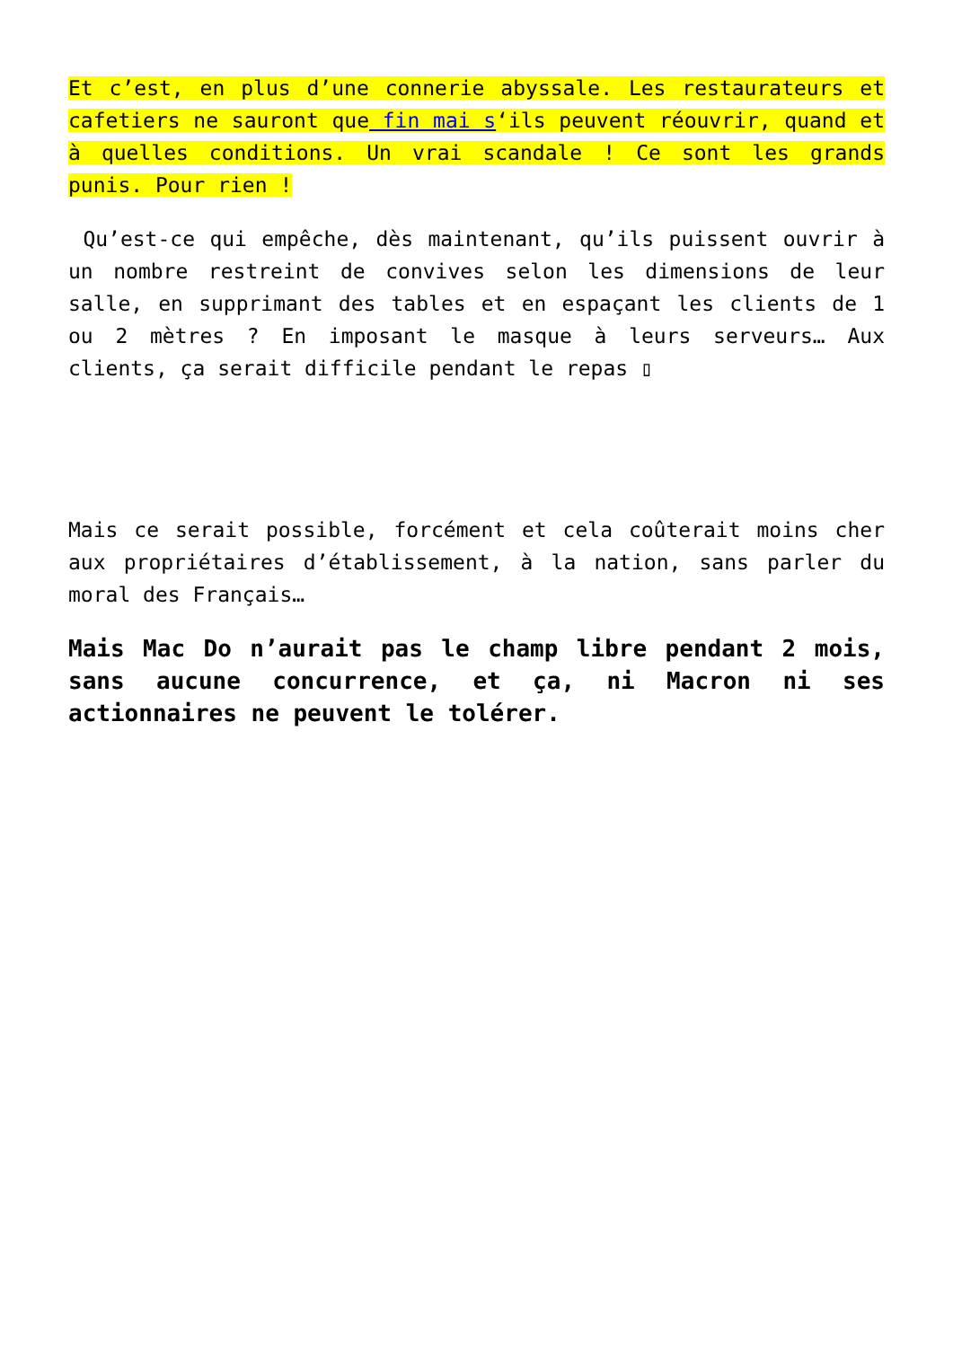Et c’est, en plus d’une connerie abyssale. Les restaurateurs et cafetiers ne sauront que fin mai s‘ils peuvent réouvrir, quand et à quelles conditions. Un vrai scandale ! Ce sont les grands punis. Pour rien !
Qu’est-ce qui empêche, dès maintenant, qu’ils puissent ouvrir à un nombre restreint de convives selon les dimensions de leur salle, en supprimant des tables et en espaçant les clients de 1 ou 2 mètres ? En imposant le masque à leurs serveurs… Aux clients, ça serait difficile pendant le repas ▯
Mais ce serait possible, forcément et cela coûterait moins cher aux propriétaires d’établissement, à la nation, sans parler du moral des Français…
Mais Mac Do n’aurait pas le champ libre pendant 2 mois, sans aucune concurrence, et ça, ni Macron ni ses actionnaires ne peuvent le tolérer.